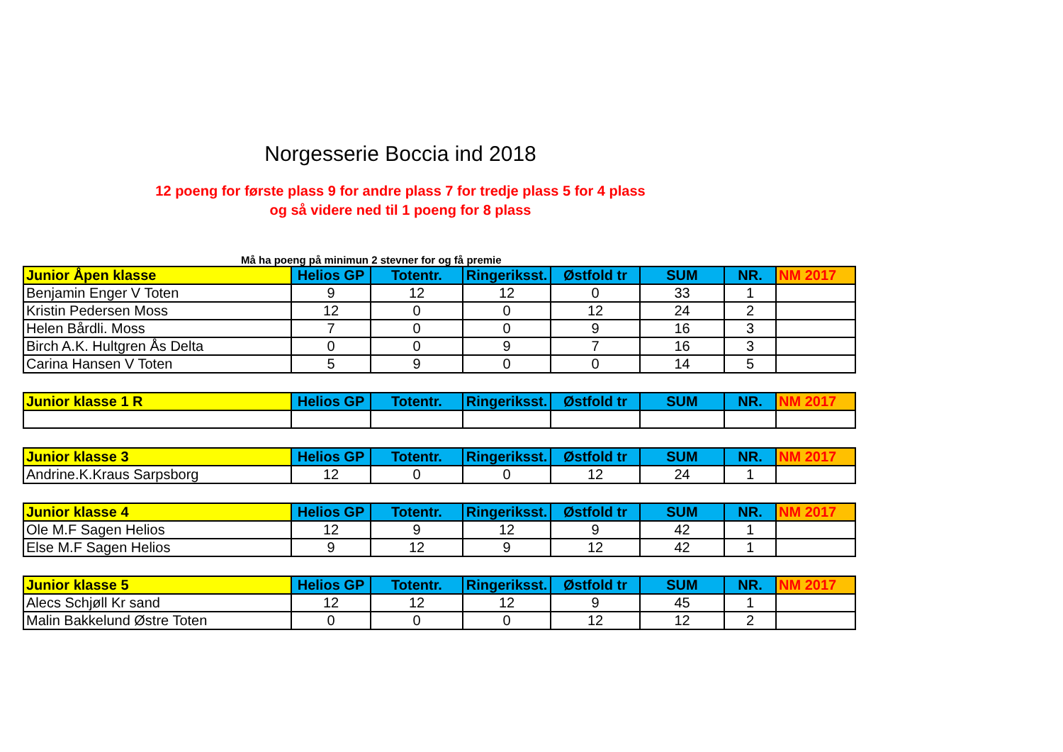Norgesserie Boccia ind 2018
12 poeng for første plass 9 for andre plass 7 for tredje plass 5 for 4 plass
og så videre ned til 1 poeng for 8 plass
Må ha poeng på minimun 2 stevner for og få premie
| Junior Åpen klasse | Helios GP | Totentr. | Ringeriksst. | Østfold tr | SUM | NR. | NM 2017 |
| --- | --- | --- | --- | --- | --- | --- | --- |
| Benjamin Enger V Toten | 9 | 12 | 12 | 0 | 33 | 1 | |
| Kristin Pedersen Moss | 12 | 0 | 0 | 12 | 24 | 2 | |
| Helen Bårdli. Moss | 7 | 0 | 0 | 9 | 16 | 3 | |
| Birch A.K. Hultgren Ås Delta | 0 | 0 | 9 | 7 | 16 | 3 | |
| Carina Hansen V Toten | 5 | 9 | 0 | 0 | 14 | 5 | |
| Junior klasse 1 R | Helios GP | Totentr. | Ringeriksst. | Østfold tr | SUM | NR. | NM 2017 |
| --- | --- | --- | --- | --- | --- | --- | --- |
| Junior klasse 3 | Helios GP | Totentr. | Ringeriksst. | Østfold tr | SUM | NR. | NM 2017 |
| --- | --- | --- | --- | --- | --- | --- | --- |
| Andrine.K.Kraus Sarpsborg | 12 | 0 | 0 | 12 | 24 | 1 | |
| Junior klasse 4 | Helios GP | Totentr. | Ringeriksst. | Østfold tr | SUM | NR. | NM 2017 |
| --- | --- | --- | --- | --- | --- | --- | --- |
| Ole M.F Sagen Helios | 12 | 9 | 12 | 9 | 42 | 1 | |
| Else M.F Sagen Helios | 9 | 12 | 9 | 12 | 42 | 1 | |
| Junior klasse 5 | Helios GP | Totentr. | Ringeriksst. | Østfold tr | SUM | NR. | NM 2017 |
| --- | --- | --- | --- | --- | --- | --- | --- |
| Alecs Schjøll Kr sand | 12 | 12 | 12 | 9 | 45 | 1 | |
| Malin Bakkelund Østre Toten | 0 | 0 | 0 | 12 | 12 | 2 | |